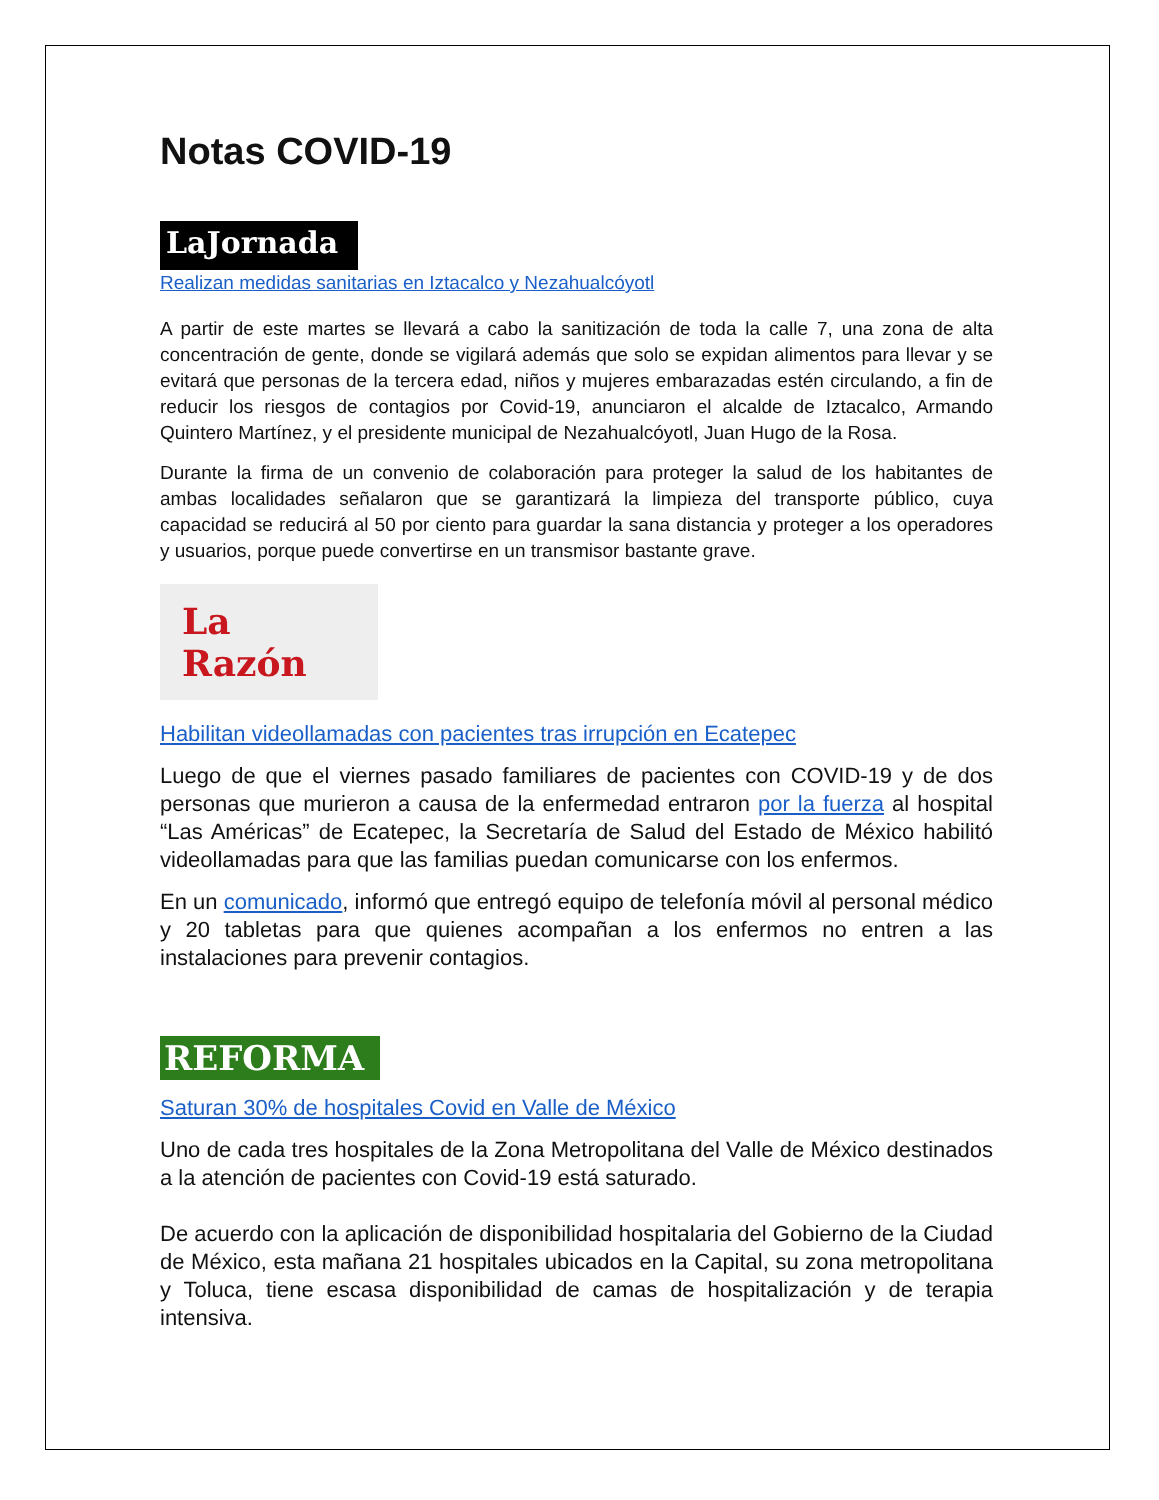Notas COVID-19
LaJornada
Realizan medidas sanitarias en Iztacalco y Nezahualcóyotl
A partir de este martes se llevará a cabo la sanitización de toda la calle 7, una zona de alta concentración de gente, donde se vigilará además que solo se expidan alimentos para llevar y se evitará que personas de la tercera edad, niños y mujeres embarazadas estén circulando, a fin de reducir los riesgos de contagios por Covid-19, anunciaron el alcalde de Iztacalco, Armando Quintero Martínez, y el presidente municipal de Nezahualcóyotl, Juan Hugo de la Rosa.
Durante la firma de un convenio de colaboración para proteger la salud de los habitantes de ambas localidades señalaron que se garantizará la limpieza del transporte público, cuya capacidad se reducirá al 50 por ciento para guardar la sana distancia y proteger a los operadores y usuarios, porque puede convertirse en un transmisor bastante grave.
La Razón
Habilitan videollamadas con pacientes tras irrupción en Ecatepec
Luego de que el viernes pasado familiares de pacientes con COVID-19 y de dos personas que murieron a causa de la enfermedad entraron por la fuerza al hospital “Las Américas” de Ecatepec, la Secretaría de Salud del Estado de México habilitó videollamadas para que las familias puedan comunicarse con los enfermos.
En un comunicado, informó que entregó equipo de telefonía móvil al personal médico y 20 tabletas para que quienes acompañan a los enfermos no entren a las instalaciones para prevenir contagios.
REFORMA
Saturan 30% de hospitales Covid en Valle de México
Uno de cada tres hospitales de la Zona Metropolitana del Valle de México destinados a la atención de pacientes con Covid-19 está saturado.
De acuerdo con la aplicación de disponibilidad hospitalaria del Gobierno de la Ciudad de México, esta mañana 21 hospitales ubicados en la Capital, su zona metropolitana y Toluca, tiene escasa disponibilidad de camas de hospitalización y de terapia intensiva.